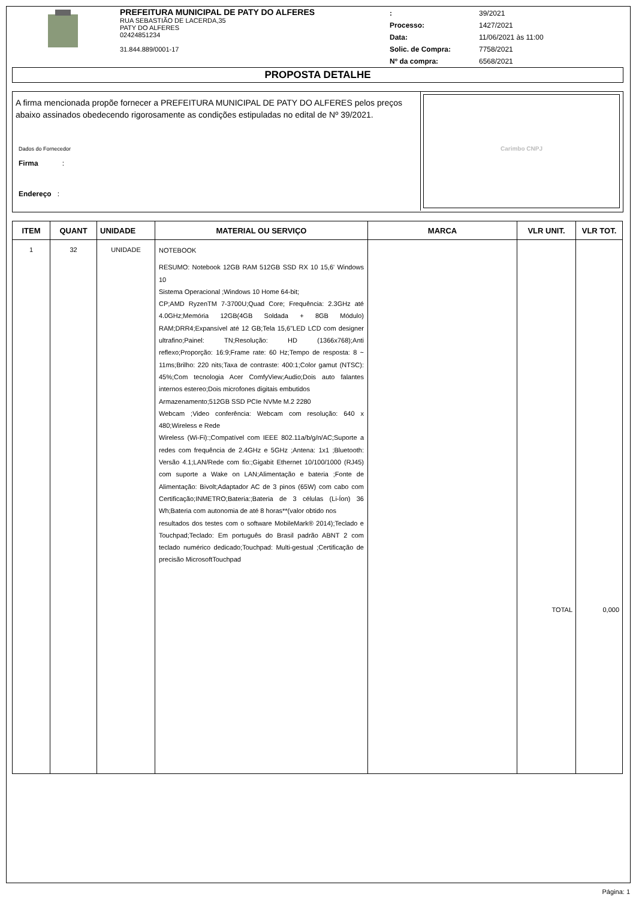PREFEITURA MUNICIPAL DE PATY DO ALFERES
RUA SEBASTIÃO DE LACERDA,35
PATY DO ALFERES
02424851234
31.844.889/0001-17
| : | 39/2021 |
| Processo: | 1427/2021 |
| Data: | 11/06/2021 às 11:00 |
| Solic. de Compra: | 7758/2021 |
| Nº da compra: | 6568/2021 |
PROPOSTA DETALHE
A firma mencionada propõe fornecer a PREFEITURA MUNICIPAL DE PATY DO ALFERES pelos preços abaixo assinados obedecendo rigorosamente as condições estipuladas no edital de Nº 39/2021.
Dados do Fornecedor
Firma :
Endereço :
Carimbo CNPJ
| ITEM | QUANT | UNIDADE | MATERIAL OU SERVIÇO | MARCA | VLR UNIT. | VLR TOT. |
| --- | --- | --- | --- | --- | --- | --- |
| 1 | 32 | UNIDADE | NOTEBOOK RESUMO: Notebook 12GB RAM 512GB SSD RX 10 15,6' Windows 10 Sistema Operacional ;Windows 10 Home 64-bit; CP;AMD RyzenTM 7-3700U;Quad Core; Frequência: 2.3GHz até 4.0GHz;Memória 12GB(4GB Soldada + 8GB Módulo) RAM;DRR4;Expansível até 12 GB;Tela 15,6"LED LCD com designer ultrafino;Painel: TN;Resolução: HD (1366x768);Anti reflexo;Proporção: 16:9;Frame rate: 60 Hz;Tempo de resposta: 8 ~ 11ms;Brilho: 220 nits;Taxa de contraste: 400:1;Color gamut (NTSC): 45%;Com tecnologia Acer ComfyView;Audio;Dois auto falantes internos estereo;Dois microfones digitais embutidos Armazenamento;512GB SSD PCIe NVMe M.2 2280 Webcam ;Video conferência: Webcam com resolução: 640 x 480;Wireless e Rede Wireless (Wi-Fi):;Compatível com IEEE 802.11a/b/g/n/AC;Suporte a redes com frequência de 2.4GHz e 5GHz ;Antena: 1x1 ;Bluetooth: Versão 4.1;LAN/Rede com fio:;Gigabit Ethernet 10/100/1000 (RJ45) com suporte a Wake on LAN;Alimentação e bateria ;Fonte de Alimentação: Bivolt;Adaptador AC de 3 pinos (65W) com cabo com Certificação;INMETRO;Bateria:;Bateria de 3 células (Li-Íon) 36 Wh;Bateria com autonomia de até 8 horas**(valor obtido nos resultados dos testes com o software MobileMark® 2014);Teclado e Touchpad;Teclado: Em português do Brasil padrão ABNT 2 com teclado numérico dedicado;Touchpad: Multi-gestual ;Certificação de precisão MicrosoftTouchpad | | TOTAL | 0,000 |
Página: 1